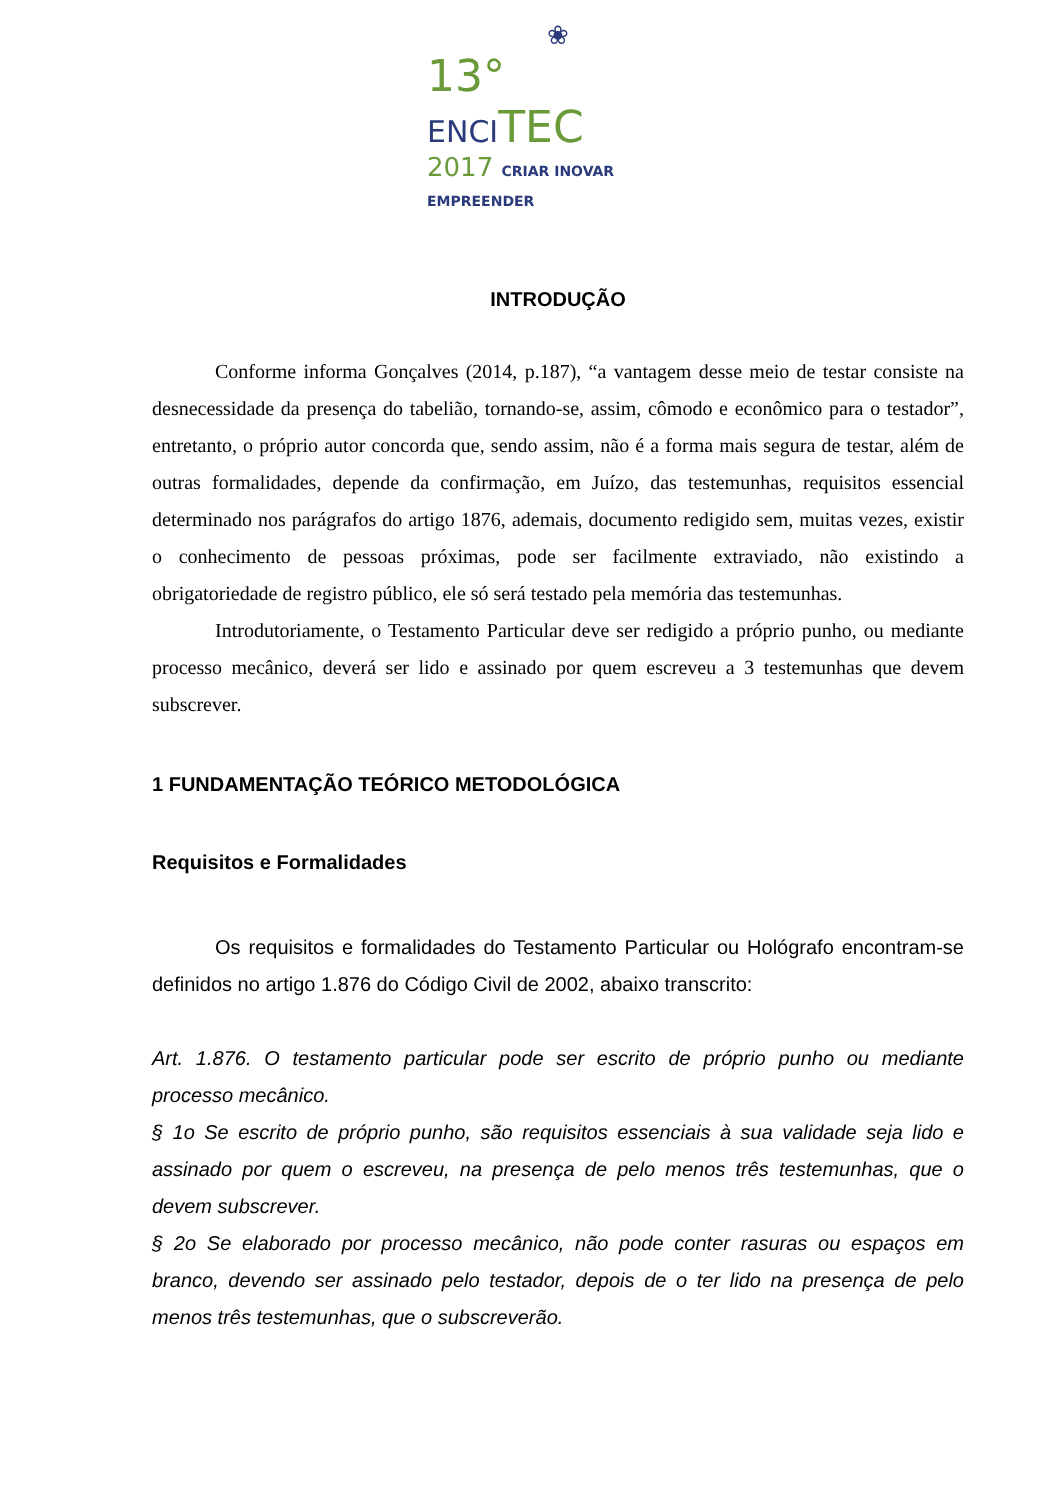❀
13° ENCITEC
2017 CRIAR INOVAR EMPREENDER
INTRODUÇÃO
Conforme informa Gonçalves (2014, p.187), “a vantagem desse meio de testar consiste na desnecessidade da presença do tabelião, tornando-se, assim, cômodo e econômico para o testador”, entretanto, o próprio autor concorda que, sendo assim, não é a forma mais segura de testar, além de outras formalidades, depende da confirmação, em Juízo, das testemunhas, requisitos essencial determinado nos parágrafos do artigo 1876, ademais, documento redigido sem, muitas vezes, existir o conhecimento de pessoas próximas, pode ser facilmente extraviado, não existindo a obrigatoriedade de registro público, ele só será testado pela memória das testemunhas.
Introdutoriamente, o Testamento Particular deve ser redigido a próprio punho, ou mediante processo mecânico, deverá ser lido e assinado por quem escreveu a 3 testemunhas que devem subscrever.
1 FUNDAMENTAÇÃO TEÓRICO METODOLÓGICA
Requisitos e Formalidades
Os requisitos e formalidades do Testamento Particular ou Hológrafo encontram-se definidos no artigo 1.876 do Código Civil de 2002, abaixo transcrito:
Art. 1.876. O testamento particular pode ser escrito de próprio punho ou mediante processo mecânico.
§ 1o Se escrito de próprio punho, são requisitos essenciais à sua validade seja lido e assinado por quem o escreveu, na presença de pelo menos três testemunhas, que o devem subscrever.
§ 2o Se elaborado por processo mecânico, não pode conter rasuras ou espaços em branco, devendo ser assinado pelo testador, depois de o ter lido na presença de pelo menos três testemunhas, que o subscreverão.